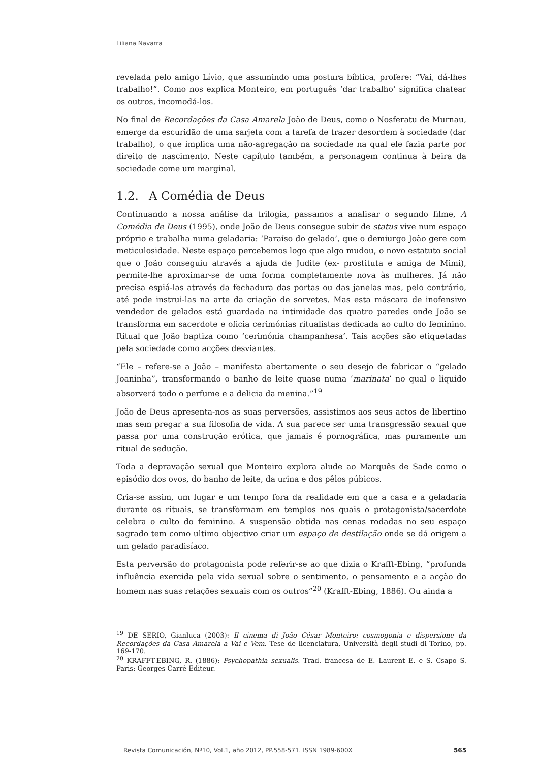Liliana Navarra
revelada pelo amigo Lívio, que assumindo uma postura bíblica, profere: “Vai, dá-lhes trabalho!”. Como nos explica Monteiro, em português ‘dar trabalho’ significa chatear os outros, incomodá-los.
No final de Recordações da Casa Amarela João de Deus, como o Nosferatu de Murnau, emerge da escuridão de uma sarjeta com a tarefa de trazer desordem à sociedade (dar trabalho), o que implica uma não-agregação na sociedade na qual ele fazia parte por direito de nascimento. Neste capítulo também, a personagem continua à beira da sociedade come um marginal.
1.2. A Comédia de Deus
Continuando a nossa análise da trilogia, passamos a analisar o segundo filme, A Comédia de Deus (1995), onde João de Deus consegue subir de status vive num espaço próprio e trabalha numa geladaria: ‘Paraíso do gelado’, que o demiurgo João gere com meticulosidade. Neste espaço percebemos logo que algo mudou, o novo estatuto social que o João conseguiu através a ajuda de Judite (ex- prostituta e amiga de Mimi), permite-lhe aproximar-se de uma forma completamente nova às mulheres. Já não precisa espiá-las através da fechadura das portas ou das janelas mas, pelo contrário, até pode instrui-las na arte da criação de sorvetes. Mas esta máscara de inofensivo vendedor de gelados está guardada na intimidade das quatro paredes onde João se transforma em sacerdote e oficia cerimónias ritualistas dedicada ao culto do feminino. Ritual que João baptiza como ‘cerimónia champanhesa’. Tais acções são etiquetadas pela sociedade como acções desviantes.
“Ele – refere-se a João – manifesta abertamente o seu desejo de fabricar o “gelado Joaninha”, transformando o banho de leite quase numa ‘marinata’ no qual o liquido absorverá todo o perfume e a delicia da menina.”<sup>19</sup>
João de Deus apresenta-nos as suas perversões, assistimos aos seus actos de libertino mas sem pregar a sua filosofia de vida. A sua parece ser uma transgressão sexual que passa por uma construção erótica, que jamais é pornográfica, mas puramente um ritual de sedução.
Toda a depravação sexual que Monteiro explora alude ao Marquês de Sade como o episódio dos ovos, do banho de leite, da urina e dos pêlos púbicos.
Cria-se assim, um lugar e um tempo fora da realidade em que a casa e a geladaria durante os rituais, se transformam em templos nos quais o protagonista/sacerdote celebra o culto do feminino. A suspensão obtida nas cenas rodadas no seu espaço sagrado tem como ultimo objectivo criar um espaço de destilação onde se dá origem a um gelado paradisíaco.
Esta perversão do protagonista pode referir-se ao que dizia o Krafft-Ebing, “profunda influência exercida pela vida sexual sobre o sentimento, o pensamento e a acção do homem nas suas relações sexuais com os outros”<sup>20</sup> (Krafft-Ebing, 1886). Ou ainda a
<sup>19</sup> DE SERIO, Gianluca (2003): Il cinema di João César Monteiro: cosmogonia e dispersione da Recordações da Casa Amarela a Vai e Vem. Tese de licenciatura, Università degli studi di Torino, pp. 169-170.
<sup>20</sup> KRAFFT-EBING, R. (1886): Psychopathia sexualis. Trad. francesa de E. Laurent E. e S. Csapo S. Paris: Georges Carré Editeur.
Revista Comunicación, Nº10, Vol.1, año 2012, PP.558-571. ISSN 1989-600X 565